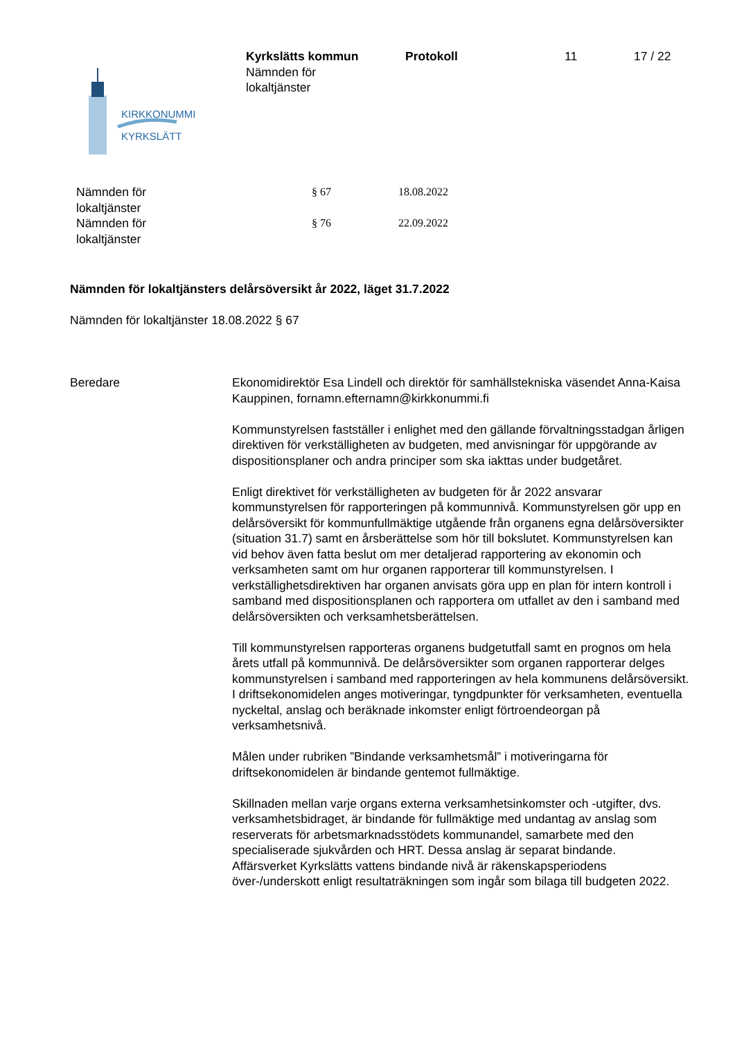KIRKKONUMMI
KYRKSLÄTT
Kyrkslätts kommun
Nämnden för
lokaltjänster
Protokoll 11 17 / 22
Nämnden för
lokaltjänster
§ 67 18.08.2022
Nämnden för
lokaltjänster
§ 76 22.09.2022
Nämnden för lokaltjänsters delårsöversikt år 2022, läget 31.7.2022
Nämnden för lokaltjänster 18.08.2022 § 67
Beredare Ekonomidirektör Esa Lindell och direktör för samhällstekniska väsendet Anna-Kaisa Kauppinen, fornamn.efternamn@kirkkonummi.fi
Kommunstyrelsen fastställer i enlighet med den gällande förvaltningsstadgan årligen direktiven för verkställigheten av budgeten, med anvisningar för uppgörande av dispositionsplaner och andra principer som ska iakttas under budgetåret.
Enligt direktivet för verkställigheten av budgeten för år 2022 ansvarar kommunstyrelsen för rapporteringen på kommunnivå. Kommunstyrelsen gör upp en delårsöversikt för kommunfullmäktige utgående från organens egna delårsöversikter (situation 31.7) samt en årsberättelse som hör till bokslutet. Kommunstyrelsen kan vid behov även fatta beslut om mer detaljerad rapportering av ekonomin och verksamheten samt om hur organen rapporterar till kommunstyrelsen. I verkställighetsdirektiven har organen anvisats göra upp en plan för intern kontroll i samband med dispositionsplanen och rapportera om utfallet av den i samband med delårsöversikten och verksamhetsberättelsen.
Till kommunstyrelsen rapporteras organens budgetutfall samt en prognos om hela årets utfall på kommunnivå. De delårsöversikter som organen rapporterar delges kommunstyrelsen i samband med rapporteringen av hela kommunens delårsöversikt.
I driftsekonomidelen anges motiveringar, tyngdpunkter för verksamheten, eventuella nyckeltal, anslag och beräknade inkomster enligt förtroendeorgan på verksamhetsnivå.
Målen under rubriken ”Bindande verksamhetsmål” i motiveringarna för driftsekonomidelen är bindande gentemot fullmäktige.
Skillnaden mellan varje organs externa verksamhetsinkomster och -utgifter, dvs. verksamhetsbidraget, är bindande för fullmäktige med undantag av anslag som reserverats för arbetsmarknadsstödets kommunandel, samarbete med den specialiserade sjukvården och HRT. Dessa anslag är separat bindande.
Affärsverket Kyrkslätts vattens bindande nivå är räkenskapsperiodens över-/underskott enligt resultaträkningen som ingår som bilaga till budgeten 2022.